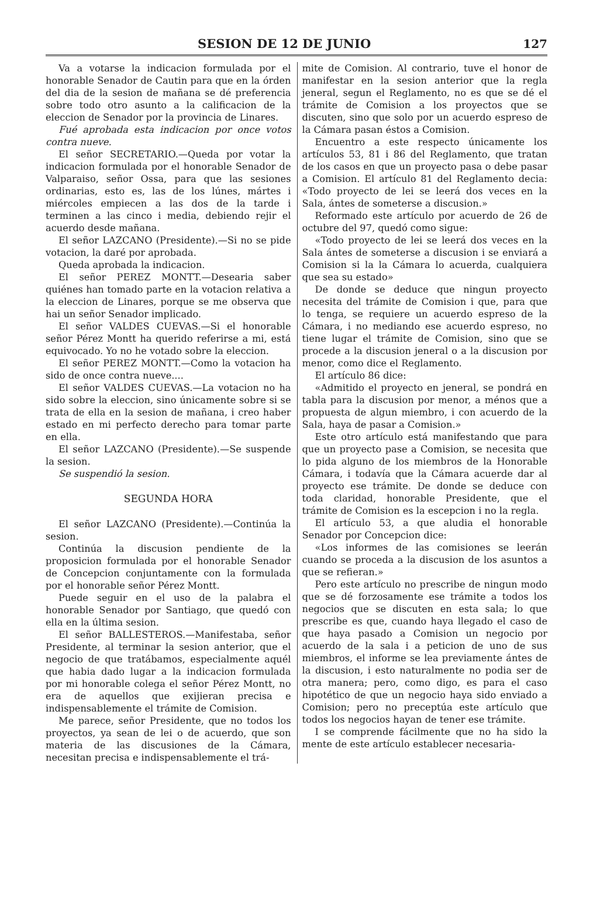SESION DE 12 DE JUNIO 127
Va a votarse la indicacion formulada por el honorable Senador de Cautin para que en la órden del dia de la sesion de mañana se dé preferencia sobre todo otro asunto a la calificacion de la eleccion de Senador por la provincia de Linares.
Fué aprobada esta indicacion por once votos contra nueve.
El señor SECRETARIO.—Queda por votar la indicacion formulada por el honorable Senador de Valparaiso, señor Ossa, para que las sesiones ordinarias, esto es, las de los lúnes, mártes i miércoles empiecen a las dos de la tarde i terminen a las cinco i media, debiendo rejir el acuerdo desde mañana.
El señor LAZCANO (Presidente).—Si no se pide votacion, la daré por aprobada.
Queda aprobada la indicacion.
El señor PEREZ MONTT.—Desearia saber quiénes han tomado parte en la votacion relativa a la eleccion de Linares, porque se me observa que hai un señor Senador implicado.
El señor VALDES CUEVAS.—Si el honorable señor Pérez Montt ha querido referirse a mi, está equivocado. Yo no he votado sobre la eleccion.
El señor PEREZ MONTT.—Como la votacion ha sido de once contra nueve....
El señor VALDES CUEVAS.—La votacion no ha sido sobre la eleccion, sino únicamente sobre si se trata de ella en la sesion de mañana, i creo haber estado en mi perfecto derecho para tomar parte en ella.
El señor LAZCANO (Presidente).—Se suspende la sesion.
Se suspendió la sesion.
SEGUNDA HORA
El señor LAZCANO (Presidente).—Continúa la sesion.
Continúa la discusion pendiente de la proposicion formulada por el honorable Senador de Concepcion conjuntamente con la formulada por el honorable señor Pérez Montt.
Puede seguir en el uso de la palabra el honorable Senador por Santiago, que quedó con ella en la última sesion.
El señor BALLESTEROS.—Manifestaba, señor Presidente, al terminar la sesion anterior, que el negocio de que tratábamos, especialmente aquél que habia dado lugar a la indicacion formulada por mi honorable colega el señor Pérez Montt, no era de aquellos que exijieran precisa e indispensablemente el trámite de Comision.
Me parece, señor Presidente, que no todos los proyectos, ya sean de lei o de acuerdo, que son materia de las discusiones de la Cámara, necesitan precisa e indispensablemente el trá-
mite de Comision. Al contrario, tuve el honor de manifestar en la sesion anterior que la regla jeneral, segun el Reglamento, no es que se dé el trámite de Comision a los proyectos que se discuten, sino que solo por un acuerdo espreso de la Cámara pasan éstos a Comision.
Encuentro a este respecto únicamente los artículos 53, 81 i 86 del Reglamento, que tratan de los casos en que un proyecto pasa o debe pasar a Comision. El artículo 81 del Reglamento decia: «Todo proyecto de lei se leerá dos veces en la Sala, ántes de someterse a discusion.»
Reformado este artículo por acuerdo de 26 de octubre del 97, quedó como sigue:
«Todo proyecto de lei se leerá dos veces en la Sala ántes de someterse a discusion i se enviará a Comision si la la Cámara lo acuerda, cualquiera que sea su estado»
De donde se deduce que ningun proyecto necesita del trámite de Comision i que, para que lo tenga, se requiere un acuerdo espreso de la Cámara, i no mediando ese acuerdo espreso, no tiene lugar el trámite de Comision, sino que se procede a la discusion jeneral o a la discusion por menor, como dice el Reglamento.
El artículo 86 dice:
«Admitido el proyecto en jeneral, se pondrá en tabla para la discusion por menor, a ménos que a propuesta de algun miembro, i con acuerdo de la Sala, haya de pasar a Comision.»
Este otro artículo está manifestando que para que un proyecto pase a Comision, se necesita que lo pida alguno de los miembros de la Honorable Cámara, i todavía que la Cámara acuerde dar al proyecto ese trámite. De donde se deduce con toda claridad, honorable Presidente, que el trámite de Comision es la escepcion i no la regla.
El artículo 53, a que aludia el honorable Senador por Concepcion dice:
«Los informes de las comisiones se leerán cuando se proceda a la discusion de los asuntos a que se refieran.»
Pero este artículo no prescribe de ningun modo que se dé forzosamente ese trámite a todos los negocios que se discuten en esta sala; lo que prescribe es que, cuando haya llegado el caso de que haya pasado a Comision un negocio por acuerdo de la sala i a peticion de uno de sus miembros, el informe se lea previamente ántes de la discusion, i esto naturalmente no podia ser de otra manera; pero, como digo, es para el caso hipotético de que un negocio haya sido enviado a Comision; pero no preceptúa este artículo que todos los negocios hayan de tener ese trámite.
I se comprende fácilmente que no ha sido la mente de este artículo establecer necesaria-